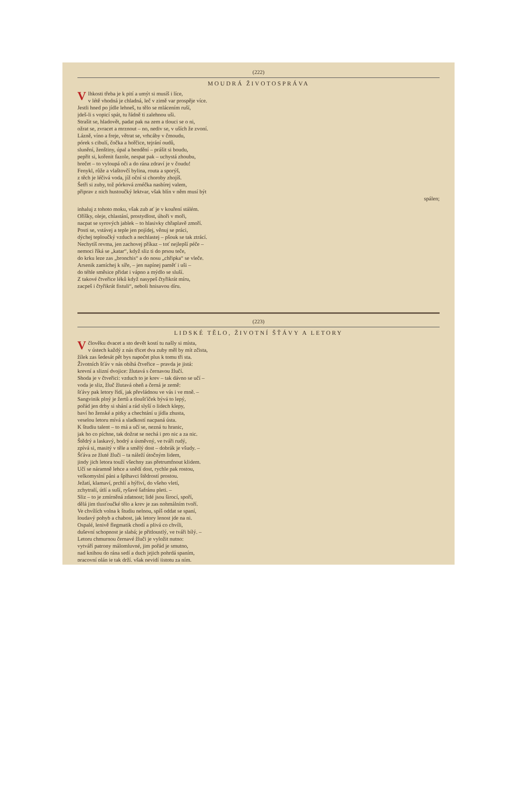(222)
MOUDRÁ ŽIVOTOSPRÁVA
Vlhkosti třeba je k pití a umýt si musíš i líce,
v létě vhodná je chladná, leč v zimě var prospěje více.
Jestli hned po jídle lehneš, tu tělo se mlácením ruší,
jdeš-li s vopicí spát, tu řádně ti zalehnou uši.
Strašit se, hladovět, padat pak na zem a tlouci se o ni,
ožrat se, zvracet a mrznout – no, nediv se, v uších že zvoní.
Lázně, víno a freje, větrat se, vrhcáby v čmoudu,
pórek s cibulí, čočka a hořčice, tejrání oudů,
slunění, ženštiny, úpal a bendění – prášit si boudu,
pepřit si, kořenit fazole, nespat pak – uchystá zhoubu,
brečet – to vyloupá oči a do rána zdraví je v čoudu!
Fenykl, růže a vlaštovčí bylina, routa a sporýš,
z těch je léčivá voda, jíž oční si choroby zhojíš.
Šetři si zuby, tož pórková zrnéčka nasbírej valem,
připrav z nich hustoučký lektvar, však blín v něm musí být
spálen;
inhaluj z tohoto moku, však zub ať je v kouření stálém.
Oříšky, oleje, chlastání, prostydlost, úhoři v moři,
nacpat se syrových jablek – to hlasivky chřaplavě zmoří.
Posti se, vstávej a teple jen pojídej, věnuj se práci,
dýchej teploučký vzduch a nechlastej – pšouk se tak ztrácí.
Nechytíš revma, jen zachovej příkaz – toť nejlepší péče –
nemoci říká se „katar“, když sliz ti do prsou teče,
do krku leze zas „bronchis“ a do nosu „chřipka“ se vleče.
Arsenik zamíchej k síře, – jen napínej paměť i uši –
do téhle směsice přidat i vápno a mýdlo se sluší.
Z takové čtveřice léků když nasypeš čtyřikrát míru,
zacpeš i čtyřikrát fistuli“, neboli hnisavou díru.
(223)
LIDSKÉ TĚLO, ŽIVOTNÍ ŠŤÁVY A LETORY
Včlověku dvacet a sto devět kostí tu našly si místa,
v ústech každý z nás třicet dva zuby měl by mít zčista,
žílek zas šedesát pět bys napočet plus k tomu tři sta.
Životních šťáv v nás obíhá čtveřice – pravda je jistá:
krevní a slizní dvojice: žlutavá s černavou žlučí.
Shoda je v čtveřici: vzduch to je krev – tak dávno se učí –
voda je sliz, žluč žlutavá oheň a černá je země:
šťávy pak letory řídí, jak převládnou ve vás i ve mně. –
Sangvinik plný je žertů a tloušťíček bývá to lepý,
pořád jen drby si shání a rád slyší o lidech klepy,
baví ho ženské a pitky a chechtání u jídla zhusta,
veselou letoru mívá a sladkostí nacpaná ústa.
K študiu talent – to má a učí se, nezná tu hranic,
jak ho co píchne, tak dožrat se nechá i pro nic a za nic.
Štědrý a laskavý, bodrý a úsměvný, ve tváři rudý,
zpívá si, masitý v těle a smělý dost – dobrák je všudy. –
Šťáva ze žluté žluči – ta náleží útočným lidem,
jindy jich letora touží všechny zas přetrumfnout klidem.
Učí se náramně lehce a snědí dost, rychle pak rostou,
velkomyslní páni a šplhavci štědrostí prostou.
Ježatí, klamaví, prchlí a hýřiví, do všeho vletí,
zchytralí, útlí a suší, ryšavé šafránu pleti. –
Sliz – to je zmírněná zdatnost; lidé jsou širocí, spoří,
dělá jim tlusťoučké tělo a krev je zas nohmálním tvoří.
Ve chvílích volna k študiu nelnou, spíš oddat se spaní,
loudavý pohyb a chabost, jak letory lenost jde na ni.
Ospalé, lenivě flegmatik chodí a plivá co chvíli,
duševní schopnost je slabá; je přitloustlý, ve tváři bílý. –
Letoru chmurnou černavé žluči je vyložit nutno:
vytváří patrony málomluvné, jim pořád je smutno,
nad knihou do rána sedí a duch jejich pohrdá spaním,
pracovní plán je tak drží, však nevidí jistotu za ním.